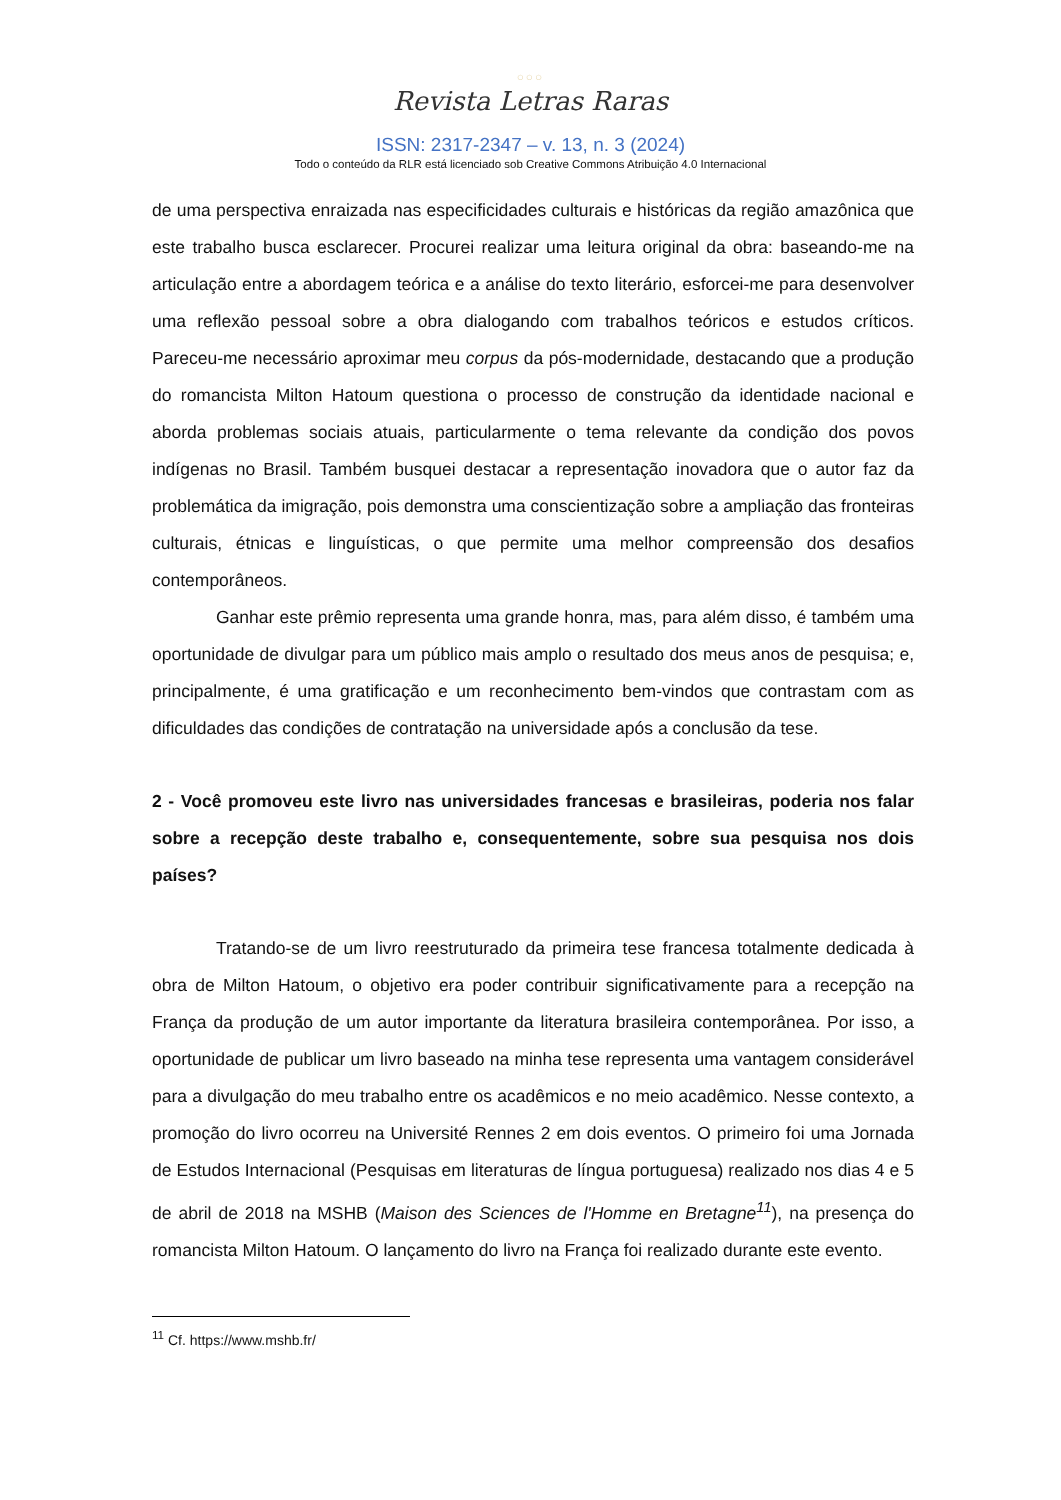○○○
Revista Letras Raras
ISSN: 2317-2347 – v. 13, n. 3 (2024)
Todo o conteúdo da RLR está licenciado sob Creative Commons Atribuição 4.0 Internacional
de uma perspectiva enraizada nas especificidades culturais e históricas da região amazônica que este trabalho busca esclarecer. Procurei realizar uma leitura original da obra: baseando-me na articulação entre a abordagem teórica e a análise do texto literário, esforcei-me para desenvolver uma reflexão pessoal sobre a obra dialogando com trabalhos teóricos e estudos críticos. Pareceu-me necessário aproximar meu corpus da pós-modernidade, destacando que a produção do romancista Milton Hatoum questiona o processo de construção da identidade nacional e aborda problemas sociais atuais, particularmente o tema relevante da condição dos povos indígenas no Brasil. Também busquei destacar a representação inovadora que o autor faz da problemática da imigração, pois demonstra uma conscientização sobre a ampliação das fronteiras culturais, étnicas e linguísticas, o que permite uma melhor compreensão dos desafios contemporâneos.
Ganhar este prêmio representa uma grande honra, mas, para além disso, é também uma oportunidade de divulgar para um público mais amplo o resultado dos meus anos de pesquisa; e, principalmente, é uma gratificação e um reconhecimento bem-vindos que contrastam com as dificuldades das condições de contratação na universidade após a conclusão da tese.
2 - Você promoveu este livro nas universidades francesas e brasileiras, poderia nos falar sobre a recepção deste trabalho e, consequentemente, sobre sua pesquisa nos dois países?
Tratando-se de um livro reestruturado da primeira tese francesa totalmente dedicada à obra de Milton Hatoum, o objetivo era poder contribuir significativamente para a recepção na França da produção de um autor importante da literatura brasileira contemporânea. Por isso, a oportunidade de publicar um livro baseado na minha tese representa uma vantagem considerável para a divulgação do meu trabalho entre os acadêmicos e no meio acadêmico. Nesse contexto, a promoção do livro ocorreu na Université Rennes 2 em dois eventos. O primeiro foi uma Jornada de Estudos Internacional (Pesquisas em literaturas de língua portuguesa) realizado nos dias 4 e 5 de abril de 2018 na MSHB (Maison des Sciences de l'Homme en Bretagne<sup>11</sup>), na presença do romancista Milton Hatoum. O lançamento do livro na França foi realizado durante este evento.
<sup>11</sup> Cf. https://www.mshb.fr/